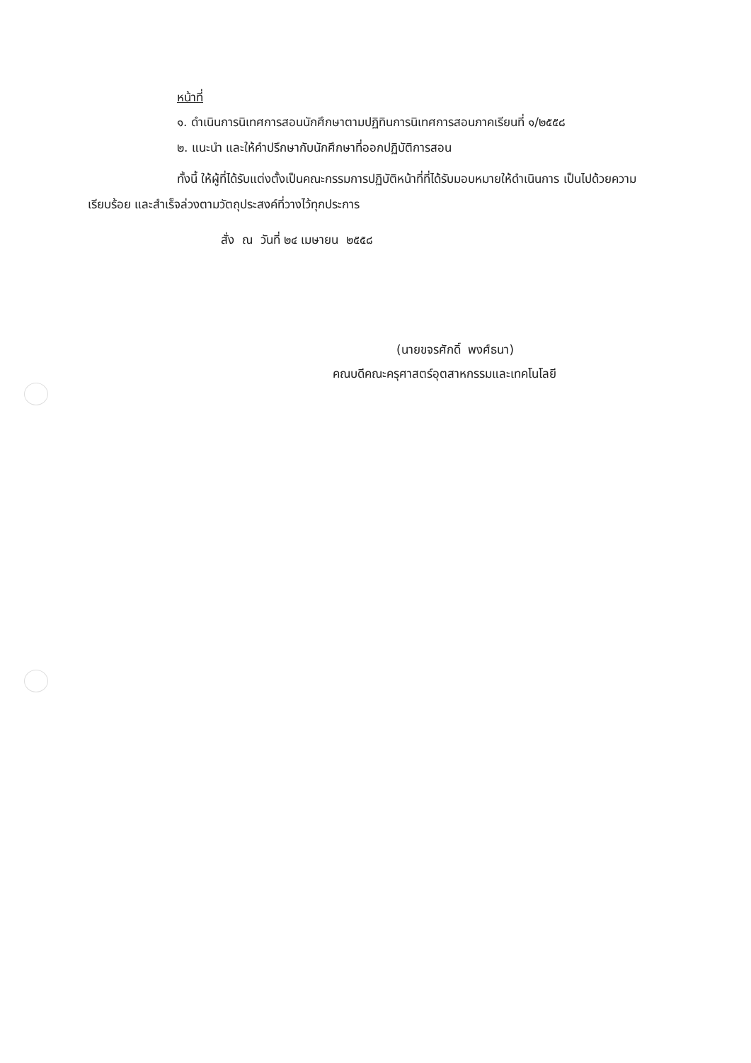หน้าที่
๑. ดำเนินการนิเทศการสอนนักศึกษาตามปฏิทินการนิเทศการสอนภาคเรียนที่ ๑/๒๕๕๘
๒. แนะนำ และให้คำปรึกษากับนักศึกษาที่ออกปฏิบัติการสอน
ทั้งนี้ ให้ผู้ที่ได้รับแต่งตั้งเป็นคณะกรรมการปฏิบัติหน้าที่ที่ได้รับมอบหมายให้ดำเนินการ เป็นไปด้วยความเรียบร้อย และสำเร็จล่วงตามวัตถุประสงค์ที่วางไว้ทุกประการ
สั่ง ณ วันที่ ๒๔ เมษายน ๒๕๕๘
(นายขจรศักดิ์ พงศ์ธนา)
คณบดีคณะครุศาสตร์อุตสาหกรรมและเทคโนโลยี